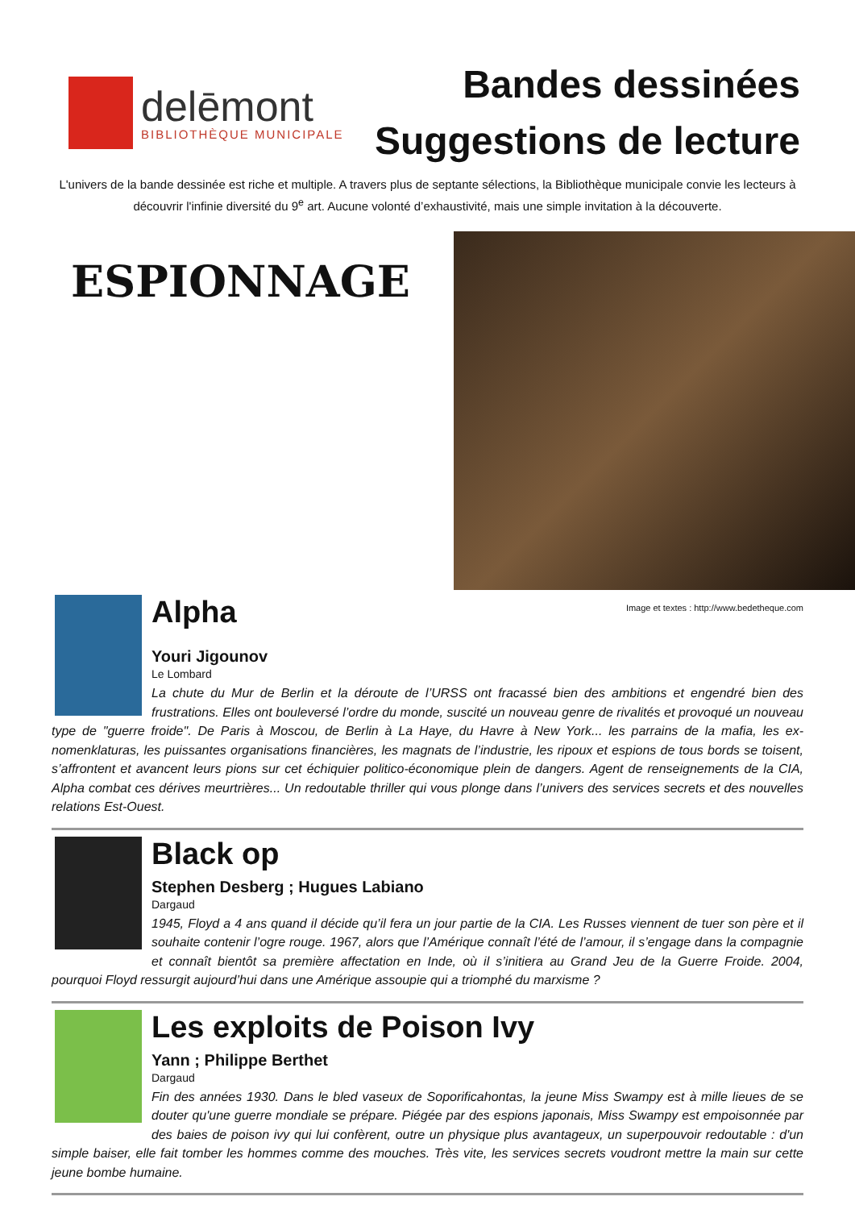delēmont
BIBLIOTHÈQUE MUNICIPALE
Bandes dessinées
Suggestions de lecture
L'univers de la bande dessinée est riche et multiple. A travers plus de septante sélections, la Bibliothèque municipale convie les lecteurs à découvrir l'infinie diversité du 9<sup>e</sup> art. Aucune volonté d’exhaustivité, mais une simple invitation à la découverte.
ESPIONNAGE
Image et textes : http://www.bedetheque.com
Alpha
Youri Jigounov
Le Lombard
La chute du Mur de Berlin et la déroute de l’URSS ont fracassé bien des ambitions et engendré bien des frustrations. Elles ont bouleversé l’ordre du monde, suscité un nouveau genre de rivalités et provoqué un nouveau type de "guerre froide". De Paris à Moscou, de Berlin à La Haye, du Havre à New York... les parrains de la mafia, les ex-nomenklaturas, les puissantes organisations financières, les magnats de l’industrie, les ripoux et espions de tous bords se toisent, s’affrontent et avancent leurs pions sur cet échiquier politico-économique plein de dangers. Agent de renseignements de la CIA, Alpha combat ces dérives meurtrières... Un redoutable thriller qui vous plonge dans l’univers des services secrets et des nouvelles relations Est-Ouest.
Black op
Stephen Desberg ; Hugues Labiano
Dargaud
1945, Floyd a 4 ans quand il décide qu’il fera un jour partie de la CIA. Les Russes viennent de tuer son père et il souhaite contenir l’ogre rouge. 1967, alors que l’Amérique connaît l’été de l’amour, il s’engage dans la compagnie et connaît bientôt sa première affectation en Inde, où il s’initiera au Grand Jeu de la Guerre Froide. 2004, pourquoi Floyd ressurgit aujourd’hui dans une Amérique assoupie qui a triomphé du marxisme ?
Les exploits de Poison Ivy
Yann ; Philippe Berthet
Dargaud
Fin des années 1930. Dans le bled vaseux de Soporificahontas, la jeune Miss Swampy est à mille lieues de se douter qu'une guerre mondiale se prépare. Piégée par des espions japonais, Miss Swampy est empoisonnée par des baies de poison ivy qui lui confèrent, outre un physique plus avantageux, un superpouvoir redoutable : d'un simple baiser, elle fait tomber les hommes comme des mouches. Très vite, les services secrets voudront mettre la main sur cette jeune bombe humaine.